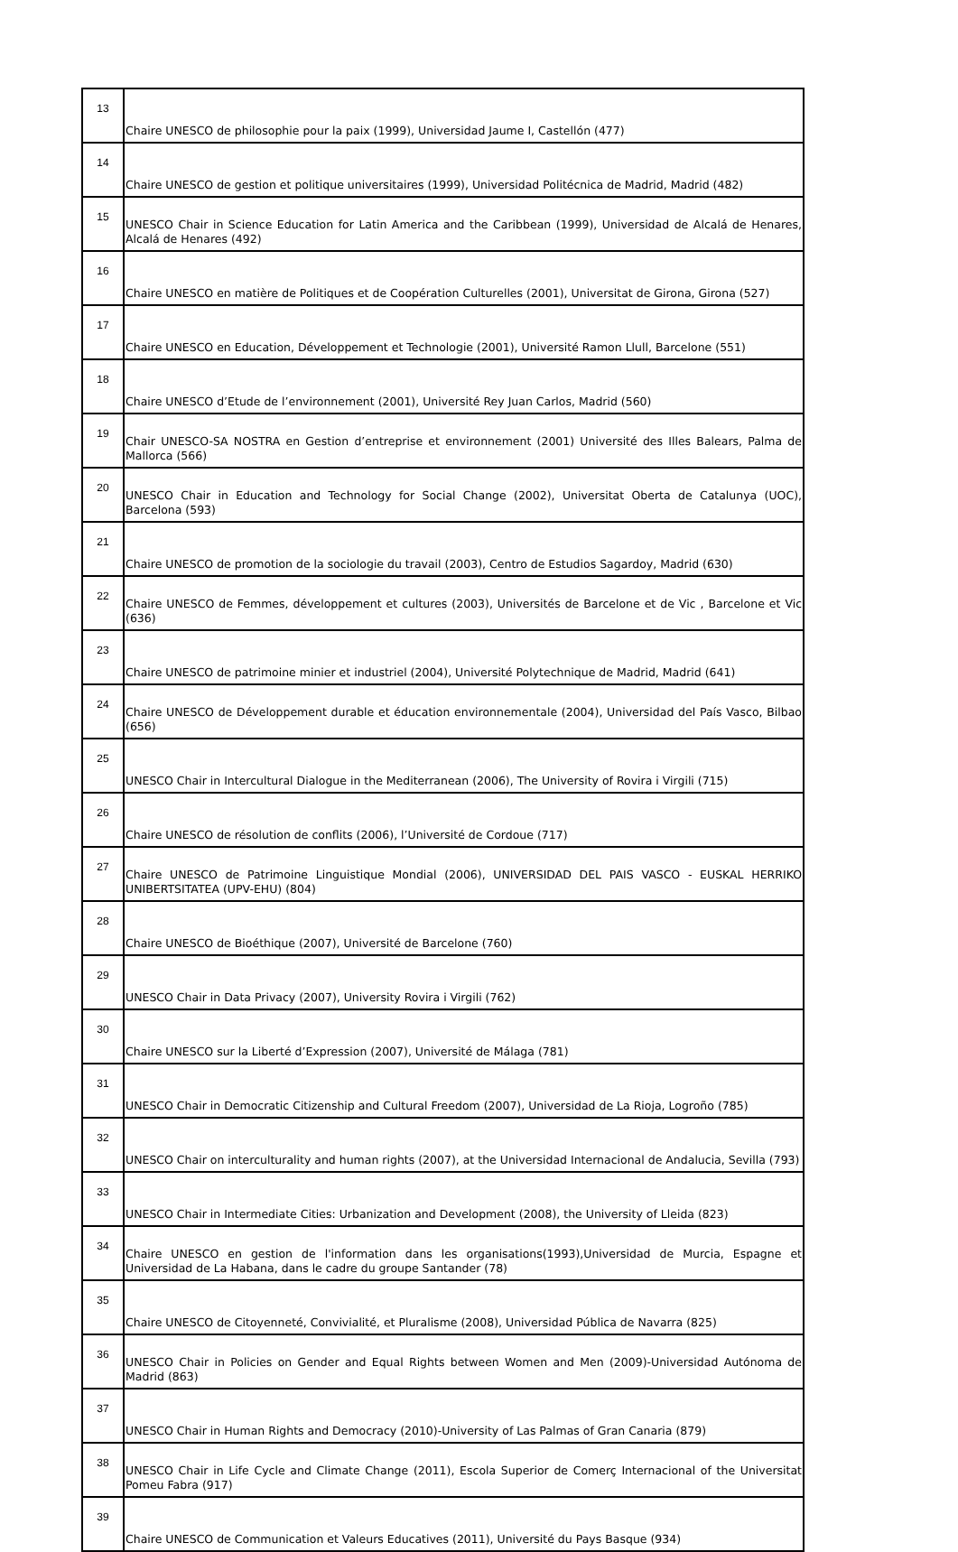| 13 | Chaire UNESCO de philosophie pour la paix (1999), Universidad Jaume I, Castellón (477) |
| 14 | Chaire UNESCO de gestion et politique universitaires (1999), Universidad Politécnica de Madrid, Madrid (482) |
| 15 | UNESCO Chair in Science Education for Latin America and the Caribbean (1999), Universidad de Alcalá de Henares, Alcalá de Henares (492) |
| 16 | Chaire UNESCO en matière de Politiques et de Coopération Culturelles (2001), Universitat de Girona, Girona (527) |
| 17 | Chaire UNESCO en Education, Développement et Technologie (2001), Université Ramon Llull, Barcelone (551) |
| 18 | Chaire UNESCO d’Etude de l’environnement (2001), Université Rey Juan Carlos, Madrid (560) |
| 19 | Chair UNESCO-SA NOSTRA en Gestion d’entreprise et environnement (2001) Université des Illes Balears, Palma de Mallorca (566) |
| 20 | UNESCO Chair in Education and Technology for Social Change (2002), Universitat Oberta de Catalunya (UOC), Barcelona (593) |
| 21 | Chaire UNESCO de promotion de la sociologie du travail (2003), Centro de Estudios Sagardoy, Madrid (630) |
| 22 | Chaire UNESCO de Femmes, développement et cultures (2003), Universités de Barcelone et de Vic , Barcelone et Vic (636) |
| 23 | Chaire UNESCO de patrimoine minier et industriel (2004), Université Polytechnique de Madrid, Madrid (641) |
| 24 | Chaire UNESCO de Développement durable et éducation environnementale (2004), Universidad del País Vasco, Bilbao (656) |
| 25 | UNESCO Chair in Intercultural Dialogue in the Mediterranean (2006), The University of Rovira i Virgili (715) |
| 26 | Chaire UNESCO de résolution de conflits (2006), l’Université de Cordoue (717) |
| 27 | Chaire UNESCO de Patrimoine Linguistique Mondial (2006), UNIVERSIDAD DEL PAIS VASCO - EUSKAL HERRIKO UNIBERTSITATEA (UPV-EHU) (804) |
| 28 | Chaire UNESCO de Bioéthique (2007), Université de Barcelone (760) |
| 29 | UNESCO Chair in Data Privacy (2007), University Rovira i Virgili (762) |
| 30 | Chaire UNESCO sur la Liberté d’Expression (2007), Université de Málaga (781) |
| 31 | UNESCO Chair in Democratic Citizenship and Cultural Freedom (2007), Universidad de La Rioja, Logroño (785) |
| 32 | UNESCO Chair on interculturality and human rights (2007), at the Universidad Internacional de Andalucia, Sevilla (793) |
| 33 | UNESCO Chair in Intermediate Cities: Urbanization and Development (2008), the University of Lleida (823) |
| 34 | Chaire UNESCO en gestion de l'information dans les organisations(1993),Universidad de Murcia, Espagne et Universidad de La Habana, dans le cadre du groupe Santander (78) |
| 35 | Chaire UNESCO de Citoyenneté, Convivialité, et Pluralisme (2008), Universidad Pública de Navarra (825) |
| 36 | UNESCO Chair in Policies on Gender and Equal Rights between Women and Men (2009)-Universidad Autónoma de Madrid (863) |
| 37 | UNESCO Chair in Human Rights and Democracy (2010)-University of Las Palmas of Gran Canaria (879) |
| 38 | UNESCO Chair in Life Cycle and Climate Change (2011), Escola Superior de Comerç Internacional of the Universitat Pomeu Fabra (917) |
| 39 | Chaire UNESCO de Communication et Valeurs Educatives (2011), Université du Pays Basque (934) |